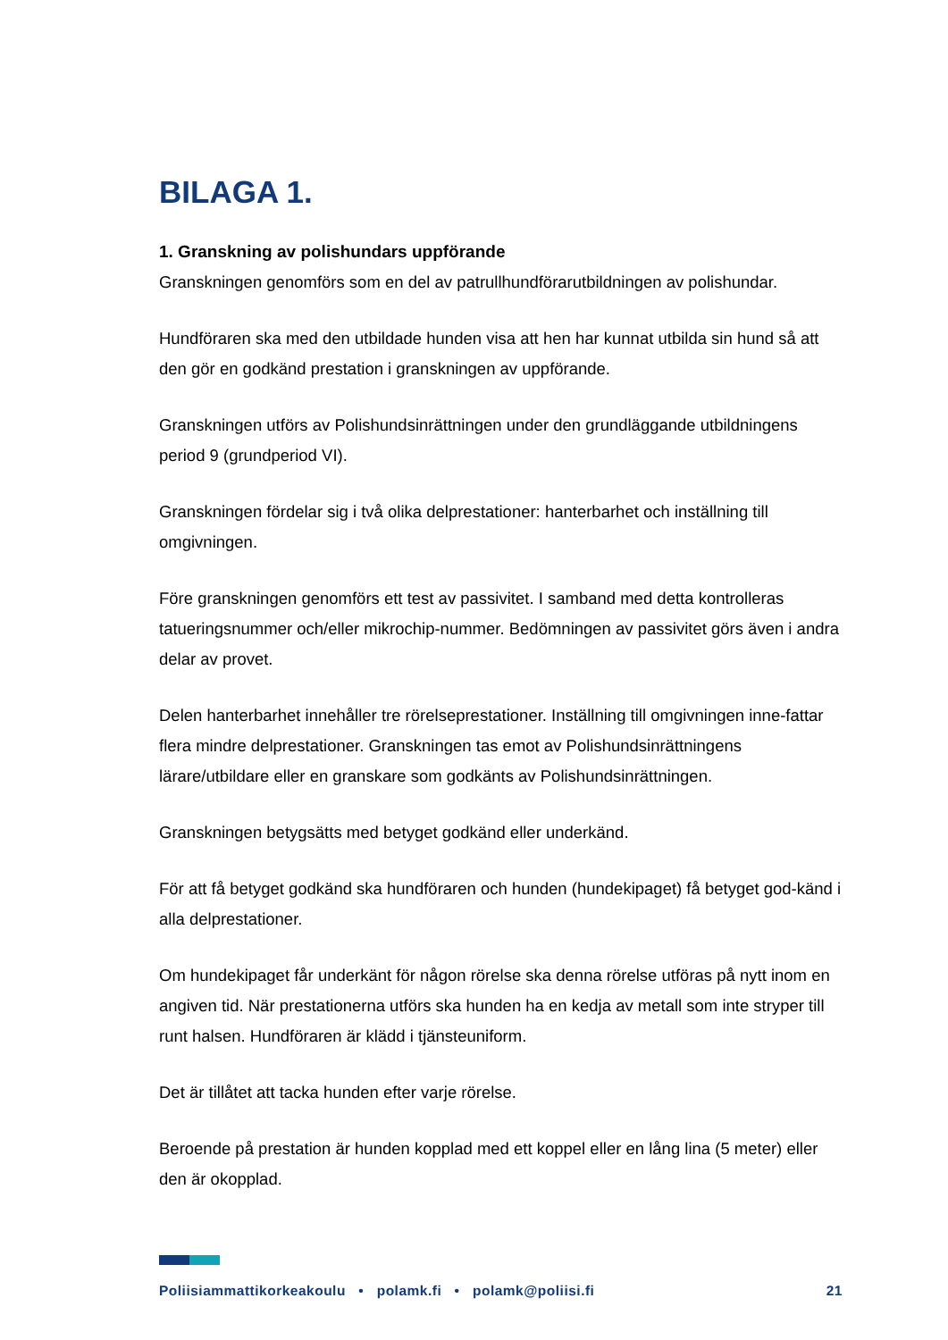BILAGA 1.
1. Granskning av polishundars uppförande
Granskningen genomförs som en del av patrullhundförarutbildningen av polishundar.
Hundföraren ska med den utbildade hunden visa att hen har kunnat utbilda sin hund så att den gör en godkänd prestation i granskningen av uppförande.
Granskningen utförs av Polishundsinrättningen under den grundläggande utbildningens period 9 (grundperiod VI).
Granskningen fördelar sig i två olika delprestationer: hanterbarhet och inställning till omgivningen.
Före granskningen genomförs ett test av passivitet. I samband med detta kontrolleras tatueringsnummer och/eller mikrochip-nummer. Bedömningen av passivitet görs även i andra delar av provet.
Delen hanterbarhet innehåller tre rörelseprestationer. Inställning till omgivningen inne-fattar flera mindre delprestationer. Granskningen tas emot av Polishundsinrättningens lärare/utbildare eller en granskare som godkänts av Polishundsinrättningen.
Granskningen betygsätts med betyget godkänd eller underkänd.
För att få betyget godkänd ska hundföraren och hunden (hundekipaget) få betyget god-känd i alla delprestationer.
Om hundekipaget får underkänt för någon rörelse ska denna rörelse utföras på nytt inom en angiven tid. När prestationerna utförs ska hunden ha en kedja av metall som inte stryper till runt halsen. Hundföraren är klädd i tjänsteuniform.
Det är tillåtet att tacka hunden efter varje rörelse.
Beroende på prestation är hunden kopplad med ett koppel eller en lång lina (5 meter) eller den är okopplad.
Poliisiammattikorkeakoulu • polamk.fi • polamk@poliisi.fi 21